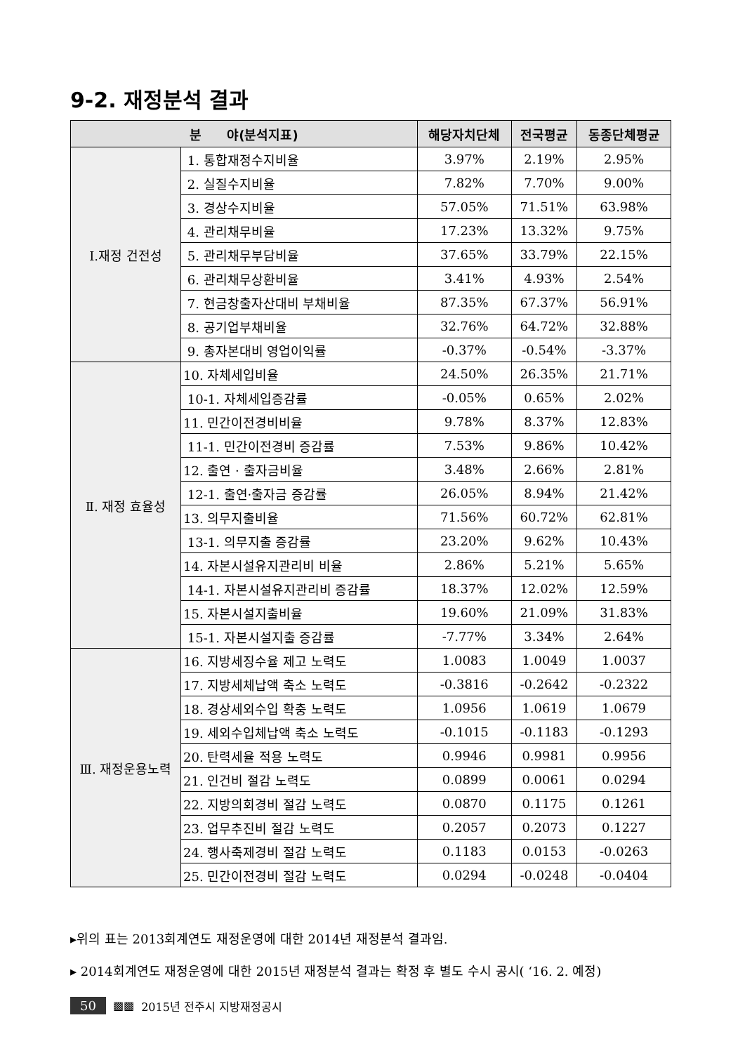9-2. 재정분석 결과
| 분 야(분석지표) | | 해당자치단체 | 전국평균 | 동종단체평균 |
| --- | --- | --- | --- | --- |
| Ⅰ.재정 건전성 | 1. 통합재정수지비율 | 3.97% | 2.19% | 2.95% |
| | 2. 실질수지비율 | 7.82% | 7.70% | 9.00% |
| | 3. 경상수지비율 | 57.05% | 71.51% | 63.98% |
| | 4. 관리채무비율 | 17.23% | 13.32% | 9.75% |
| | 5. 관리채무부담비율 | 37.65% | 33.79% | 22.15% |
| | 6. 관리채무상환비율 | 3.41% | 4.93% | 2.54% |
| | 7. 현금창출자산대비 부채비율 | 87.35% | 67.37% | 56.91% |
| | 8. 공기업부채비율 | 32.76% | 64.72% | 32.88% |
| | 9. 총자본대비 영업이익률 | -0.37% | -0.54% | -3.37% |
| Ⅱ. 재정 효율성 | 10. 자체세입비율 | 24.50% | 26.35% | 21.71% |
| | 10-1. 자체세입증감률 | -0.05% | 0.65% | 2.02% |
| | 11. 민간이전경비비율 | 9.78% | 8.37% | 12.83% |
| | 11-1. 민간이전경비 증감률 | 7.53% | 9.86% | 10.42% |
| | 12. 출연 · 출자금비율 | 3.48% | 2.66% | 2.81% |
| | 12-1. 출연·출자금 증감률 | 26.05% | 8.94% | 21.42% |
| | 13. 의무지출비율 | 71.56% | 60.72% | 62.81% |
| | 13-1. 의무지출 증감률 | 23.20% | 9.62% | 10.43% |
| | 14. 자본시설유지관리비 비율 | 2.86% | 5.21% | 5.65% |
| | 14-1. 자본시설유지관리비 증감률 | 18.37% | 12.02% | 12.59% |
| | 15. 자본시설지출비율 | 19.60% | 21.09% | 31.83% |
| | 15-1. 자본시설지출 증감률 | -7.77% | 3.34% | 2.64% |
| Ⅲ. 재정운용노력 | 16. 지방세징수율 제고 노력도 | 1.0083 | 1.0049 | 1.0037 |
| | 17. 지방세체납액 축소 노력도 | -0.3816 | -0.2642 | -0.2322 |
| | 18. 경상세외수입 확충 노력도 | 1.0956 | 1.0619 | 1.0679 |
| | 19. 세외수입체납액 축소 노력도 | -0.1015 | -0.1183 | -0.1293 |
| | 20. 탄력세율 적용 노력도 | 0.9946 | 0.9981 | 0.9956 |
| | 21. 인건비 절감 노력도 | 0.0899 | 0.0061 | 0.0294 |
| | 22. 지방의회경비 절감 노력도 | 0.0870 | 0.1175 | 0.1261 |
| | 23. 업무추진비 절감 노력도 | 0.2057 | 0.2073 | 0.1227 |
| | 24. 행사축제경비 절감 노력도 | 0.1183 | 0.0153 | -0.0263 |
| | 25. 민간이전경비 절감 노력도 | 0.0294 | -0.0248 | -0.0404 |
▸위의 표는 2013회계연도 재정운영에 대한 2014년 재정분석 결과임.
▸ 2014회계연도 재정운영에 대한 2015년 재정분석 결과는 확정 후 별도 수시 공시( ‘16. 2. 예정)
50 ▩▩ 2015년 전주시 지방재정공시